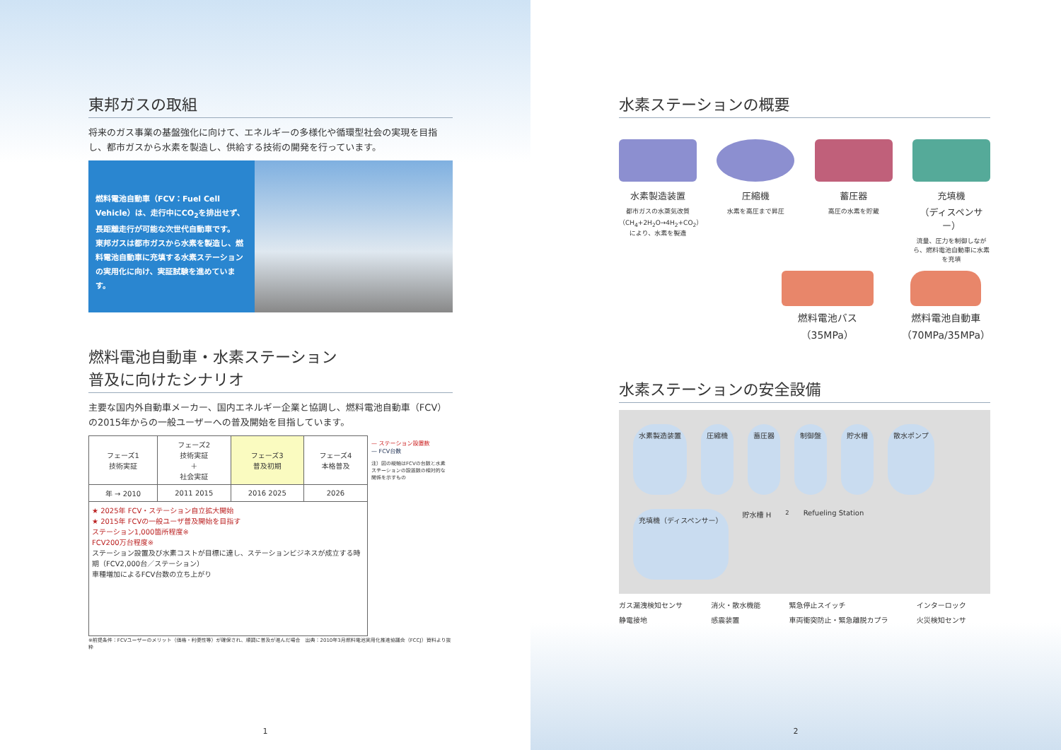東邦ガスの取組
将来のガス事業の基盤強化に向けて、エネルギーの多様化や循環型社会の実現を目指し、都市ガスから水素を製造し、供給する技術の開発を行っています。
燃料電池自動車（FCV：Fuel Cell Vehicle）は、走行中にCO<sub>2</sub>を排出せず、長距離走行が可能な次世代自動車です。
東邦ガスは都市ガスから水素を製造し、燃料電池自動車に充填する水素ステーションの実用化に向け、実証試験を進めています。
燃料電池自動車・水素ステーション
普及に向けたシナリオ
主要な国内外自動車メーカー、国内エネルギー企業と協調し、燃料電池自動車（FCV）の2015年からの一般ユーザーへの普及開始を目指しています。
| フェーズ1 技術実証 | フェーズ2 技術実証 ＋ 社会実証 | フェーズ3 普及初期 | フェーズ4 本格普及 |
| --- | --- | --- | --- |
| 年 → 2010 | 2011 2015 | 2016 2025 | 2026 |
★ 2025年 FCV・ステーション自立拡大開始
★ 2015年 FCVの一般ユーザ普及開始を目指す
ステーション1,000箇所程度※
FCV200万台程度※
ステーション設置及び水素コストが目標に達し、ステーションビジネスが成立する時期（FCV2,000台／ステーション）
車種増加によるFCV台数の立ち上がり
— ステーション設置数
— FCV台数
注）図の縦軸はFCVの台数と水素ステーションの設置数の相対的な関係を示すもの
※前提条件：FCVユーザーのメリット（価格・利便性等）が確保され、順調に普及が進んだ場合　出典：2010年3月燃料電池実用化推進協議会（FCCJ）資料より抜粋
1
水素ステーションの概要
水素製造装置
都市ガスの水蒸気改質（CH<sub>4</sub>+2H<sub>2</sub>O→4H<sub>2</sub>+CO<sub>2</sub>）により、水素を製造
圧縮機
水素を高圧まで昇圧
蓄圧器
高圧の水素を貯蔵
充填機
（ディスペンサー）
流量、圧力を制御しながら、燃料電池自動車に水素を充填
燃料電池バス
（35MPa）
燃料電池自動車
（70MPa/35MPa）
水素ステーションの安全設備
水素製造装置 圧縮機 蓄圧器 制御盤 貯水槽 散水ポンプ 充填機（ディスペンサー） 貯水槽 H<sub>2</sub> Refueling Station
ガス漏洩検知センサ 消火・散水機能 緊急停止スイッチ インターロック 静電接地 感震装置 車両衝突防止・緊急離脱カプラ 火災検知センサ
2